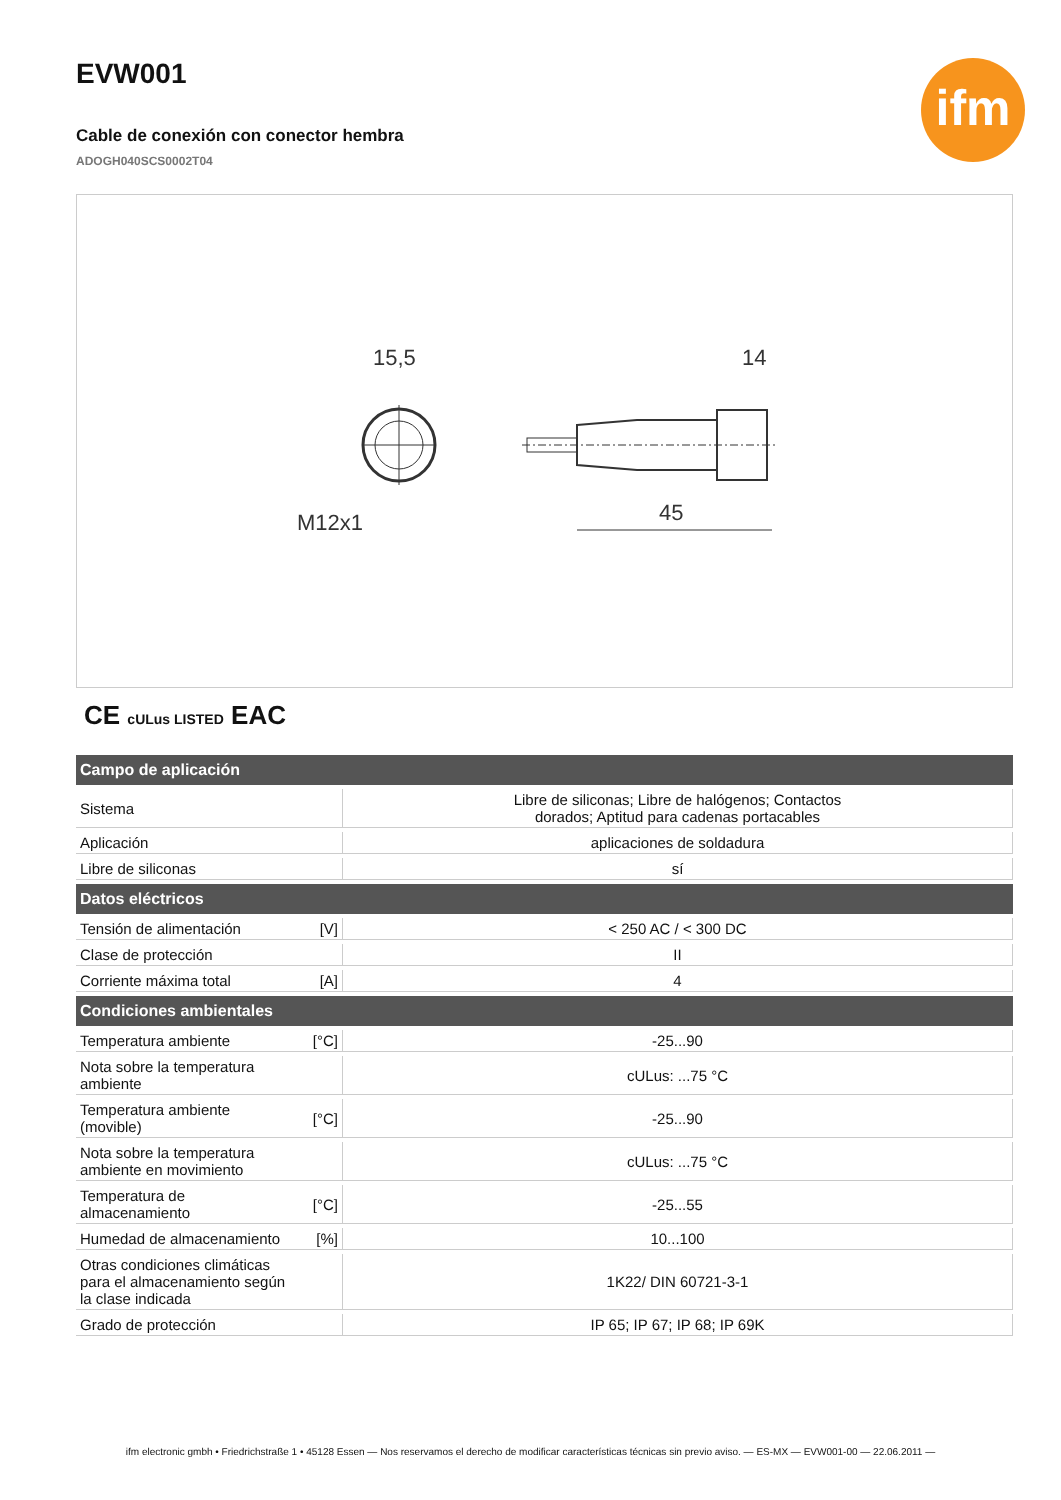EVW001
Cable de conexión con conector hembra
ADOGH040SCS0002T04
ifm
15,5
M12x1
14
45
CE cULus LISTED EAC
| Campo de aplicación | | |
| --- | --- | --- |
| Sistema | | Libre de siliconas; Libre de halógenos; Contactos dorados; Aptitud para cadenas portacables |
| Aplicación | | aplicaciones de soldadura |
| Libre de siliconas | | sí |
| Datos eléctricos | | |
| Tensión de alimentación | [V] | < 250 AC / < 300 DC |
| Clase de protección | | II |
| Corriente máxima total | [A] | 4 |
| Condiciones ambientales | | |
| Temperatura ambiente | [°C] | -25...90 |
| Nota sobre la temperatura ambiente | | cULus: ...75 °C |
| Temperatura ambiente (movible) | [°C] | -25...90 |
| Nota sobre la temperatura ambiente en movimiento | | cULus: ...75 °C |
| Temperatura de almacenamiento | [°C] | -25...55 |
| Humedad de almacenamiento | [%] | 10...100 |
| Otras condiciones climáticas para el almacenamiento según la clase indicada | | 1K22/ DIN 60721-3-1 |
| Grado de protección | | IP 65; IP 67; IP 68; IP 69K |
ifm electronic gmbh • Friedrichstraße 1 • 45128 Essen — Nos reservamos el derecho de modificar características técnicas sin previo aviso. — ES-MX — EVW001-00 — 22.06.2011 —